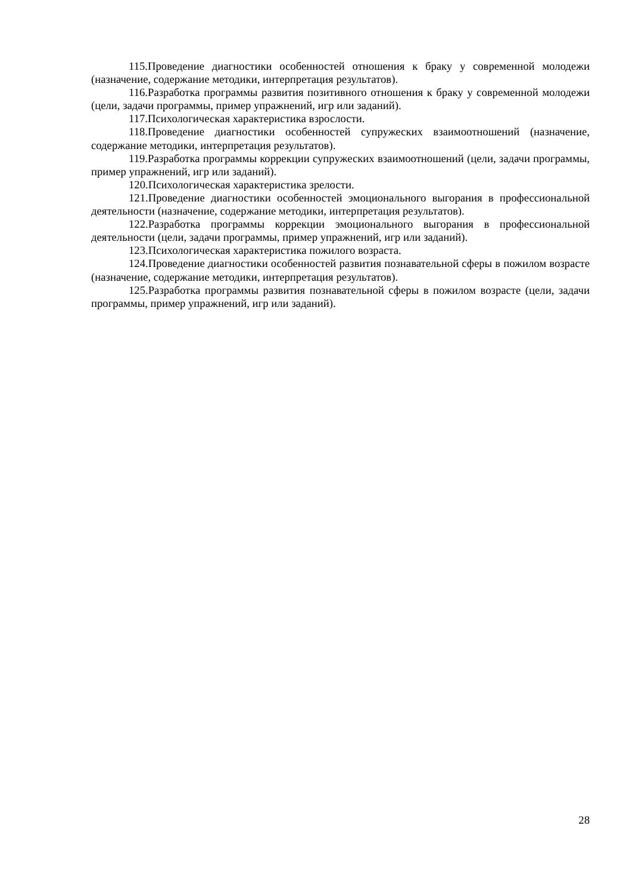115.Проведение диагностики особенностей отношения к браку у современной молодежи (назначение, содержание методики, интерпретация результатов).
116.Разработка программы развития позитивного отношения к браку у современной молодежи (цели, задачи программы, пример упражнений, игр или заданий).
117.Психологическая характеристика взрослости.
118.Проведение диагностики особенностей супружеских взаимоотношений (назначение, содержание методики, интерпретация результатов).
119.Разработка программы коррекции супружеских взаимоотношений (цели, задачи программы, пример упражнений, игр или заданий).
120.Психологическая характеристика зрелости.
121.Проведение диагностики особенностей эмоционального выгорания в профессиональной деятельности (назначение, содержание методики, интерпретация результатов).
122.Разработка программы коррекции эмоционального выгорания в профессиональной деятельности (цели, задачи программы, пример упражнений, игр или заданий).
123.Психологическая характеристика пожилого возраста.
124.Проведение диагностики особенностей развития познавательной сферы в пожилом возрасте (назначение, содержание методики, интерпретация результатов).
125.Разработка программы развития познавательной сферы в пожилом возрасте (цели, задачи программы, пример упражнений, игр или заданий).
28